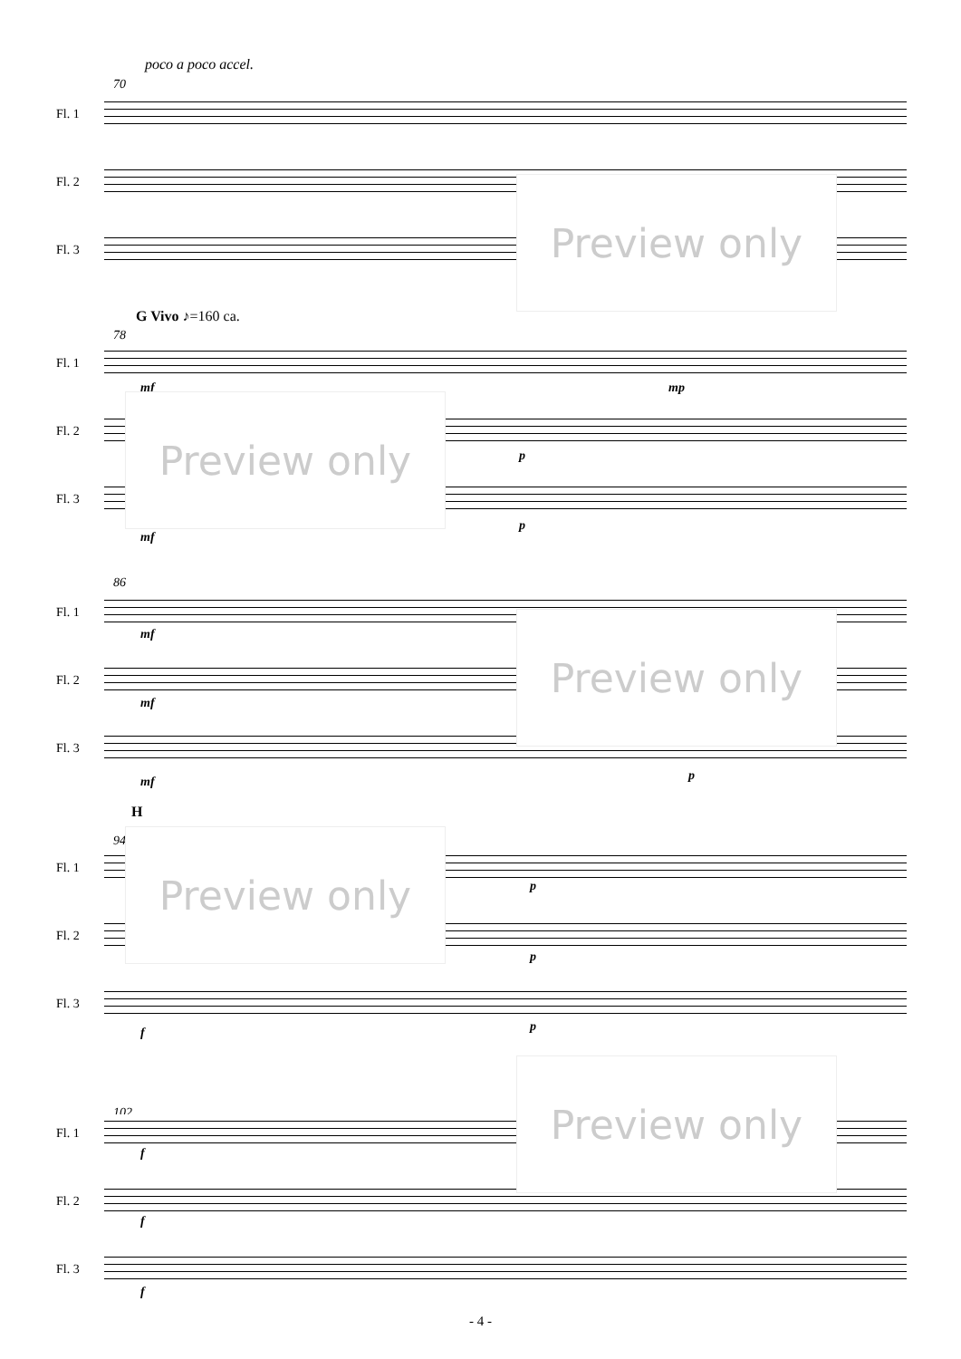poco a poco accel.
70
Fl. 1
Fl. 2
Fl. 3
Preview only
G Vivo ♪=160 ca.
78
Fl. 1
mf mp
Fl. 2
p
Fl. 3
p
mf
Preview only
86
Fl. 1
mf
Fl. 2
mf
Fl. 3
mf p
Preview only
H
94
Fl. 1
p
Fl. 2
p
Fl. 3
f p
Preview only
102
Fl. 1
f
Fl. 2
f
Fl. 3
f
Preview only
- 4 -